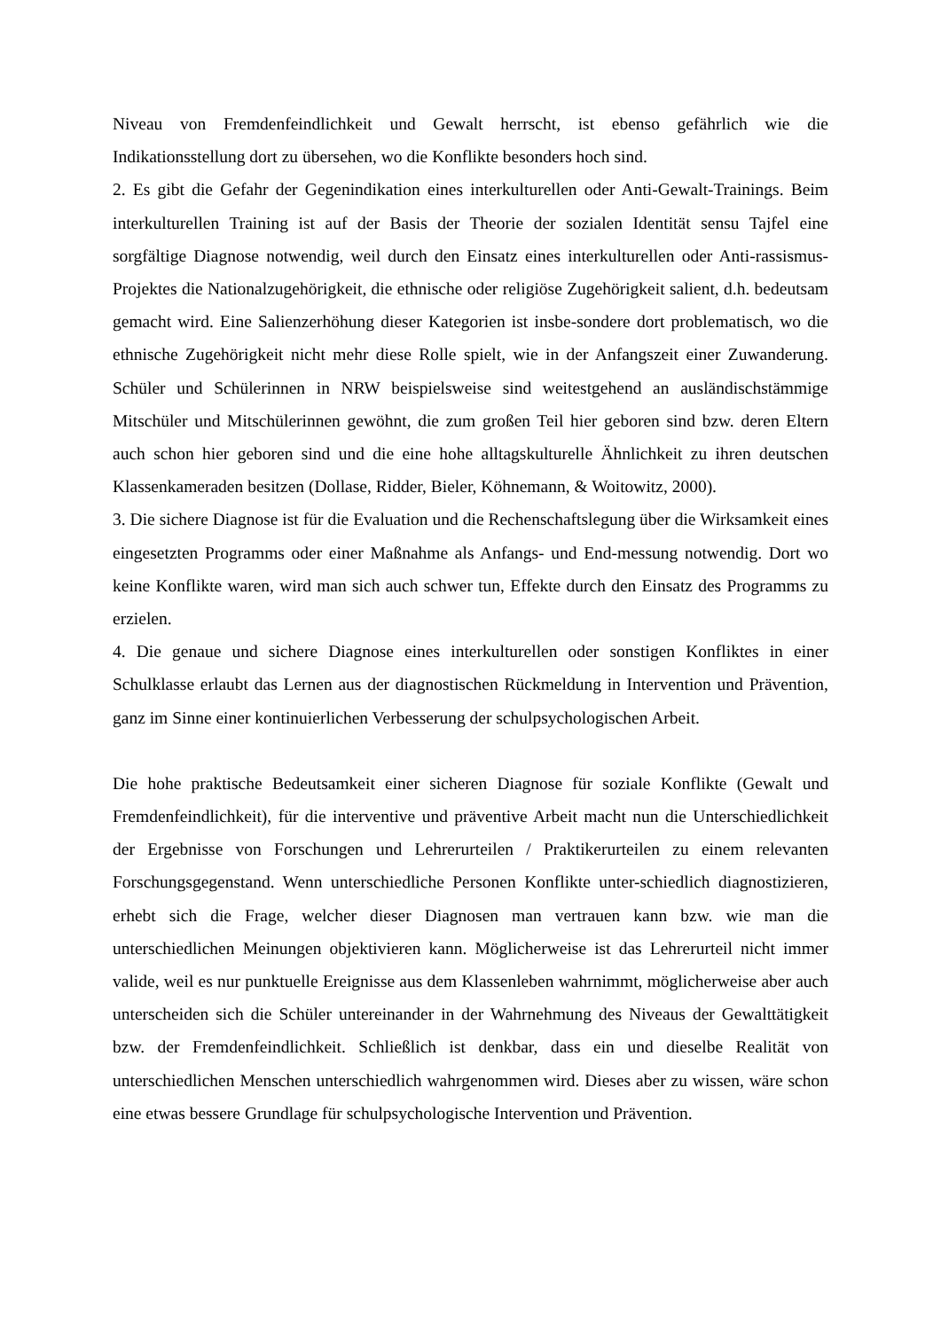Niveau von Fremdenfeindlichkeit und Gewalt herrscht, ist ebenso gefährlich wie die Indikationsstellung dort zu übersehen, wo die Konflikte besonders hoch sind.
2. Es gibt die Gefahr der Gegenindikation eines interkulturellen oder Anti-Gewalt-Trainings. Beim interkulturellen Training ist auf der Basis der Theorie der sozialen Identität sensu Tajfel eine sorgfältige Diagnose notwendig, weil durch den Einsatz eines interkulturellen oder Anti-rassismus-Projektes die Nationalzugehörigkeit, die ethnische oder religiöse Zugehörigkeit salient, d.h. bedeutsam gemacht wird. Eine Salienzerhöhung dieser Kategorien ist insbe-sondere dort problematisch, wo die ethnische Zugehörigkeit nicht mehr diese Rolle spielt, wie in der Anfangszeit einer Zuwanderung. Schüler und Schülerinnen in NRW beispielsweise sind weitestgehend an ausländischstämmige Mitschüler und Mitschülerinnen gewöhnt, die zum großen Teil hier geboren sind bzw. deren Eltern auch schon hier geboren sind und die eine hohe alltagskulturelle Ähnlichkeit zu ihren deutschen Klassenkameraden besitzen (Dollase, Ridder, Bieler, Köhnemann, & Woitowitz, 2000).
3. Die sichere Diagnose ist für die Evaluation und die Rechenschaftslegung über die Wirksamkeit eines eingesetzten Programms oder einer Maßnahme als Anfangs- und End-messung notwendig. Dort wo keine Konflikte waren, wird man sich auch schwer tun, Effekte durch den Einsatz des Programms zu erzielen.
4. Die genaue und sichere Diagnose eines interkulturellen oder sonstigen Konfliktes in einer Schulklasse erlaubt das Lernen aus der diagnostischen Rückmeldung in Intervention und Prävention, ganz im Sinne einer kontinuierlichen Verbesserung der schulpsychologischen Arbeit.
Die hohe praktische Bedeutsamkeit einer sicheren Diagnose für soziale Konflikte (Gewalt und Fremdenfeindlichkeit), für die interventive und präventive Arbeit macht nun die Unterschiedlichkeit der Ergebnisse von Forschungen und Lehrerurteilen / Praktikerurteilen zu einem relevanten Forschungsgegenstand. Wenn unterschiedliche Personen Konflikte unter-schiedlich diagnostizieren, erhebt sich die Frage, welcher dieser Diagnosen man vertrauen kann bzw. wie man die unterschiedlichen Meinungen objektivieren kann. Möglicherweise ist das Lehrerurteil nicht immer valide, weil es nur punktuelle Ereignisse aus dem Klassenleben wahrnimmt, möglicherweise aber auch unterscheiden sich die Schüler untereinander in der Wahrnehmung des Niveaus der Gewalttätigkeit bzw. der Fremdenfeindlichkeit. Schließlich ist denkbar, dass ein und dieselbe Realität von unterschiedlichen Menschen unterschiedlich wahrgenommen wird. Dieses aber zu wissen, wäre schon eine etwas bessere Grundlage für schulpsychologische Intervention und Prävention.